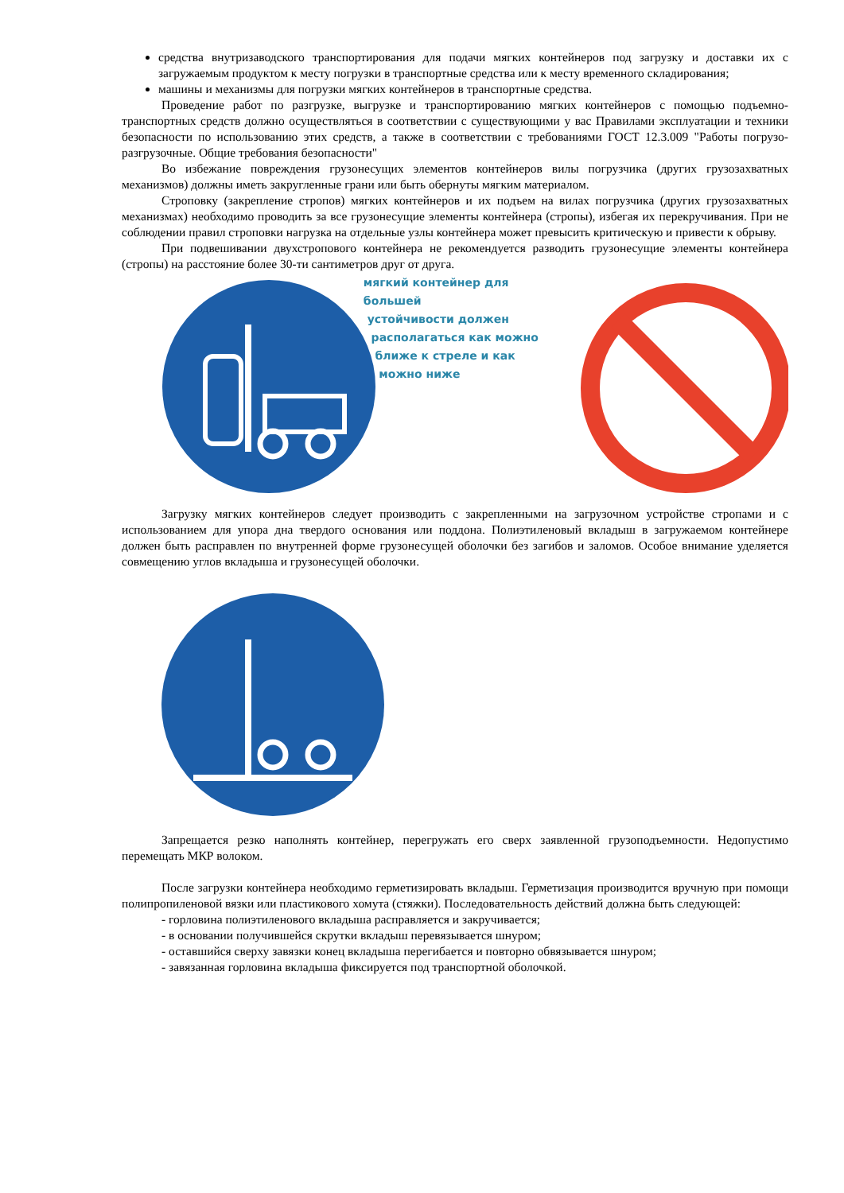средства внутризаводского транспортирования для подачи мягких контейнеров под загрузку и доставки их с загружаемым продуктом к месту погрузки в транспортные средства или к месту временного складирования;
машины и механизмы для погрузки мягких контейнеров в транспортные средства.
Проведение работ по разгрузке, выгрузке и транспортированию мягких контейнеров с помощью подъемно-транспортных средств должно осуществляться в соответствии с существующими у вас Правилами эксплуатации и техники безопасности по использованию этих средств, а также в соответствии с требованиями ГОСТ 12.3.009 "Работы погрузо-разгрузочные. Общие требования безопасности"
Во избежание повреждения грузонесущих элементов контейнеров вилы погрузчика (других грузозахватных механизмов) должны иметь закругленные грани или быть обернуты мягким материалом.
Строповку (закрепление стропов) мягких контейнеров и их подъем на вилах погрузчика (других грузозахватных механизмах) необходимо проводить за все грузонесущие элементы контейнера (стропы), избегая их перекручивания. При не соблюдении правил строповки нагрузка на отдельные узлы контейнера может превысить критическую и привести к обрыву.
При подвешивании двухстропового контейнера не рекомендуется разводить грузонесущие элементы контейнера (стропы) на расстояние более 30-ти сантиметров друг от друга.
мягкий контейнер для большей
устойчивости должен
располагаться как можно
ближе к стреле и как
можно ниже
Загрузку мягких контейнеров следует производить с закрепленными на загрузочном устройстве стропами и с использованием для упора дна твердого основания или поддона. Полиэтиленовый вкладыш в загружаемом контейнере должен быть расправлен по внутренней форме грузонесущей оболочки без загибов и заломов. Особое внимание уделяется совмещению углов вкладыша и грузонесущей оболочки.
Запрещается резко наполнять контейнер, перегружать его сверх заявленной грузоподъемности. Недопустимо перемещать МКР волоком.
После загрузки контейнера необходимо герметизировать вкладыш. Герметизация производится вручную при помощи полипропиленовой вязки или пластикового хомута (стяжки). Последовательность действий должна быть следующей:
- горловина полиэтиленового вкладыша расправляется и закручивается;
- в основании получившейся скрутки вкладыш перевязывается шнуром;
- оставшийся сверху завязки конец вкладыша перегибается и повторно обвязывается шнуром;
- завязанная горловина вкладыша фиксируется под транспортной оболочкой.